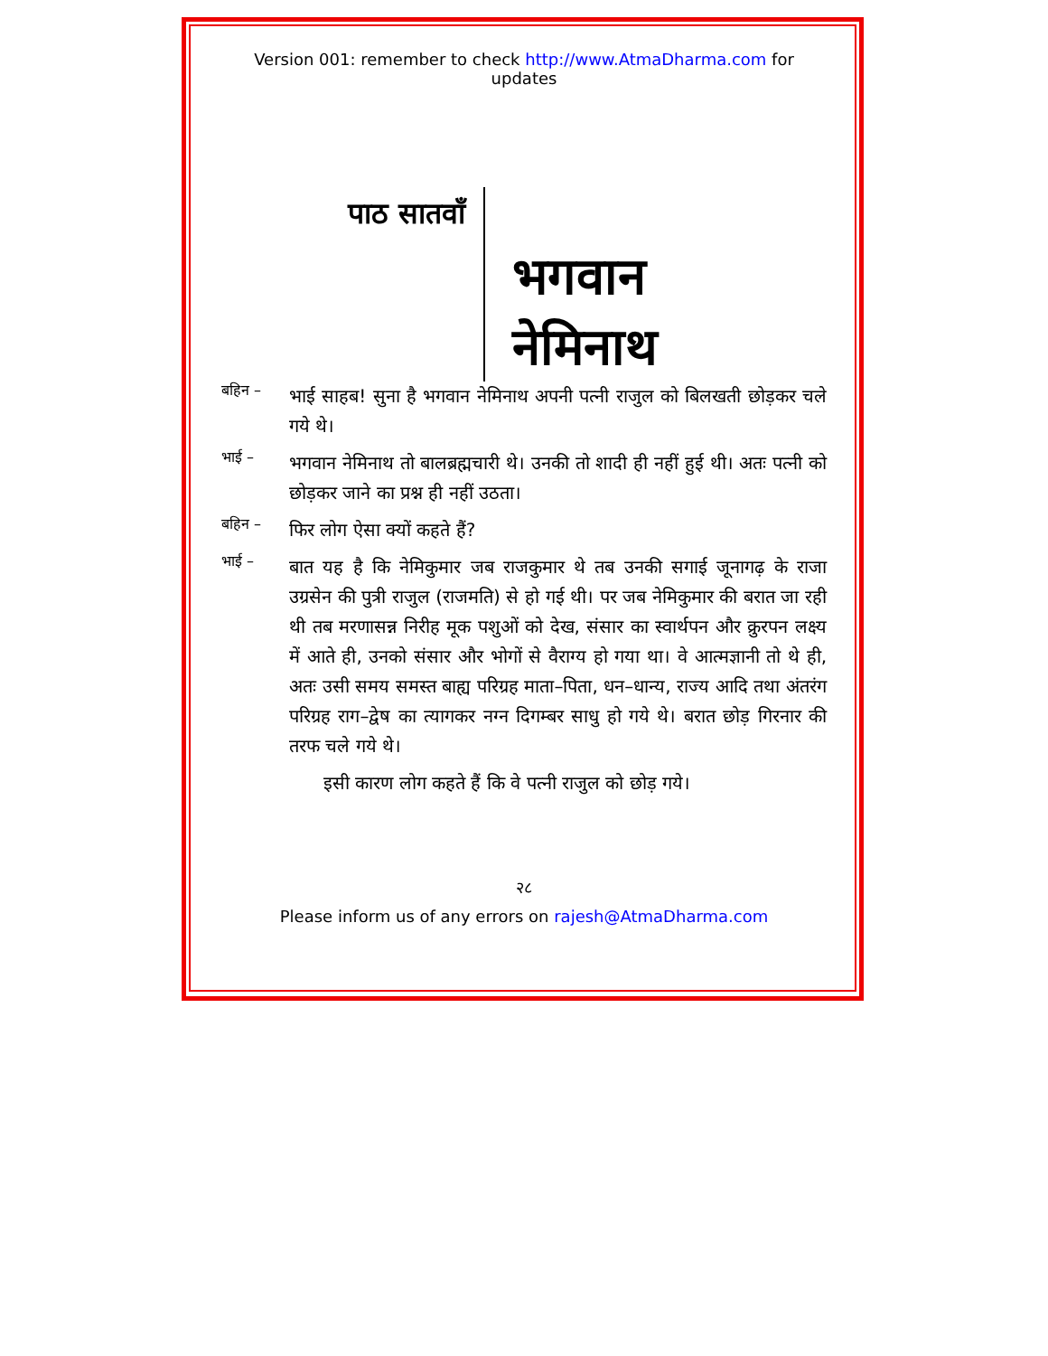Version 001: remember to check http://www.AtmaDharma.com for updates
पाठ सातवाँ
भगवान
नेमिनाथ
बहिन –
भाई साहब! सुना है भगवान नेमिनाथ अपनी पत्नी राजुल को बिलखती छोड़कर चले गये थे।
भाई –
भगवान नेमिनाथ तो बालब्रह्मचारी थे। उनकी तो शादी ही नहीं हुई थी। अतः पत्नी को छोड़कर जाने का प्रश्न ही नहीं उठता।
बहिन –
फिर लोग ऐसा क्यों कहते हैं?
भाई –
बात यह है कि नेमिकुमार जब राजकुमार थे तब उनकी सगाई जूनागढ़ के राजा उग्रसेन की पुत्री राजुल (राजमति) से हो गई थी। पर जब नेमिकुमार की बरात जा रही थी तब मरणासन्न निरीह मूक पशुओं को देख, संसार का स्वार्थपन और क्रुरपन लक्ष्य में आते ही, उनको संसार और भोगों से वैराग्य हो गया था। वे आत्मज्ञानी तो थे ही, अतः उसी समय समस्त बाह्य परिग्रह माता–पिता, धन–धान्य, राज्य आदि तथा अंतरंग परिग्रह राग–द्वेष का त्यागकर नग्न दिगम्बर साधु हो गये थे। बरात छोड़ गिरनार की तरफ चले गये थे।
इसी कारण लोग कहते हैं कि वे पत्नी राजुल को छोड़ गये।
२८
Please inform us of any errors on rajesh@AtmaDharma.com